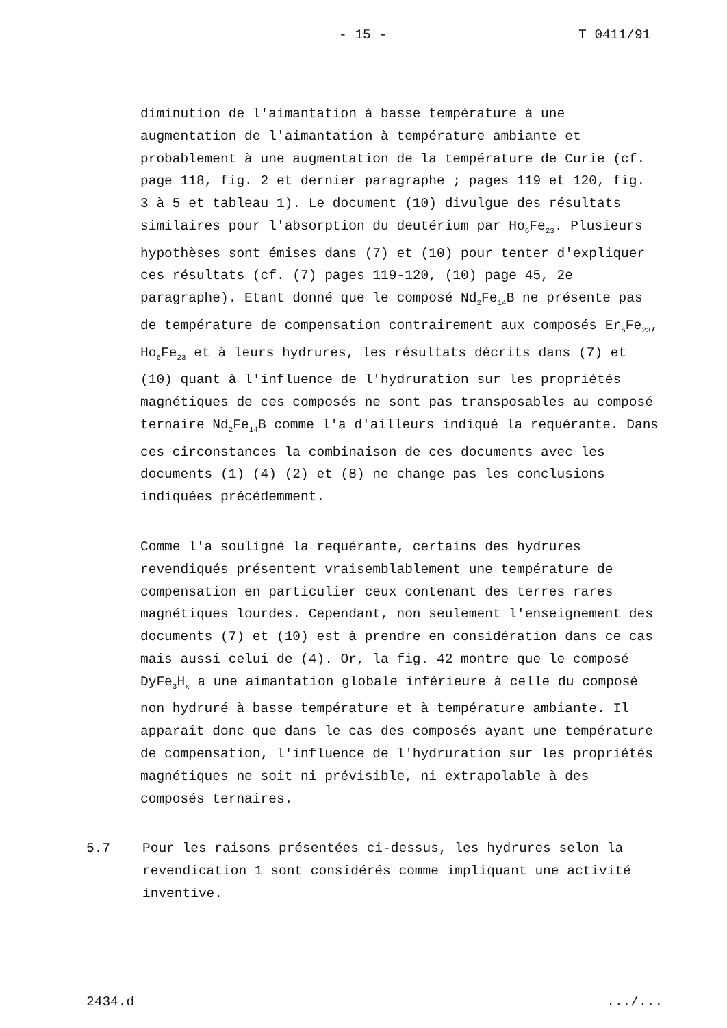- 15 - T 0411/91
diminution de l'aimantation à basse température à une augmentation de l'aimantation à température ambiante et probablement à une augmentation de la température de Curie (cf. page 118, fig. 2 et dernier paragraphe ; pages 119 et 120, fig. 3 à 5 et tableau 1). Le document (10) divulgue des résultats similaires pour l'absorption du deutérium par Ho<sub>6</sub>Fe<sub>23</sub>. Plusieurs hypothèses sont émises dans (7) et (10) pour tenter d'expliquer ces résultats (cf. (7) pages 119-120, (10) page 45, 2e paragraphe). Etant donné que le composé Nd<sub>2</sub>Fe<sub>14</sub>B ne présente pas de température de compensation contrairement aux composés Er<sub>6</sub>Fe<sub>23</sub>, Ho<sub>6</sub>Fe<sub>23</sub> et à leurs hydrures, les résultats décrits dans (7) et (10) quant à l'influence de l'hydruration sur les propriétés magnétiques de ces composés ne sont pas transposables au composé ternaire Nd<sub>2</sub>Fe<sub>14</sub>B comme l'a d'ailleurs indiqué la requérante. Dans ces circonstances la combinaison de ces documents avec les documents (1) (4) (2) et (8) ne change pas les conclusions indiquées précédemment.
Comme l'a souligné la requérante, certains des hydrures revendiqués présentent vraisemblablement une température de compensation en particulier ceux contenant des terres rares magnétiques lourdes. Cependant, non seulement l'enseignement des documents (7) et (10) est à prendre en considération dans ce cas mais aussi celui de (4). Or, la fig. 42 montre que le composé DyFe<sub>3</sub>H<sub>x</sub> a une aimantation globale inférieure à celle du composé non hydruré à basse température et à température ambiante. Il apparaît donc que dans le cas des composés ayant une température de compensation, l'influence de l'hydruration sur les propriétés magnétiques ne soit ni prévisible, ni extrapolable à des composés ternaires.
5.7 Pour les raisons présentées ci-dessus, les hydrures selon la revendication 1 sont considérés comme impliquant une activité inventive.
2434.d.../...